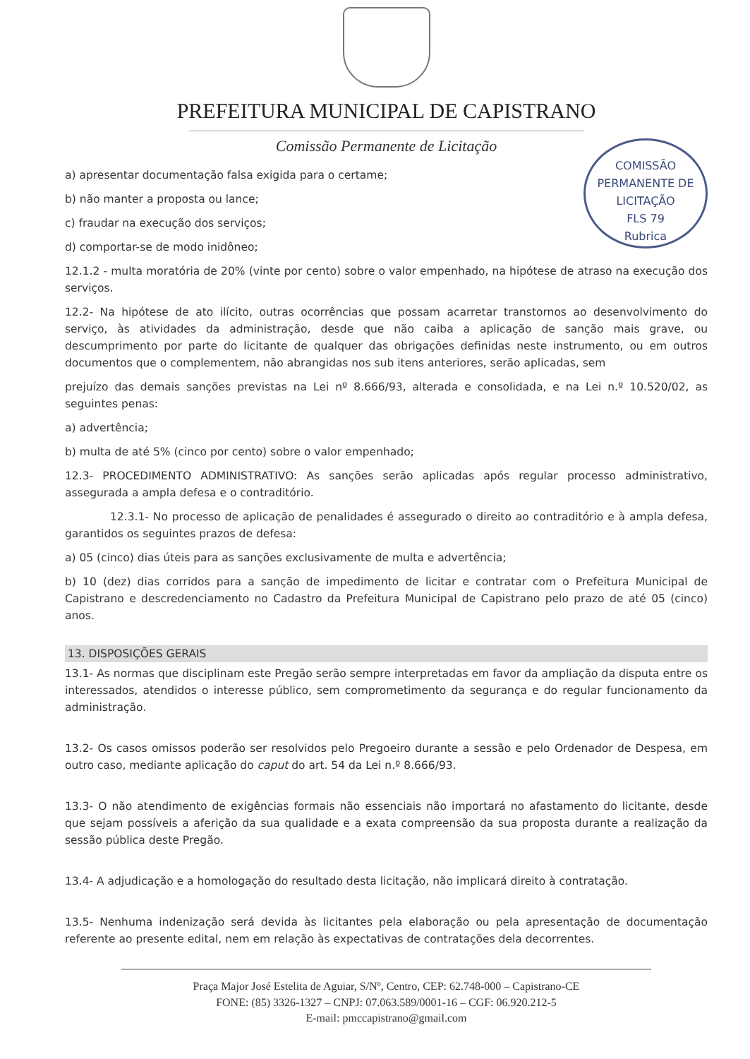PREFEITURA MUNICIPAL DE CAPISTRANO
Comissão Permanente de Licitação
COMISSÃO PERMANENTE DE LICITAÇÃO
FLS 79
Rubrica
a) apresentar documentação falsa exigida para o certame;
b) não manter a proposta ou lance;
c) fraudar na execução dos serviços;
d) comportar-se de modo inidôneo;
12.1.2 - multa moratória de 20% (vinte por cento) sobre o valor empenhado, na hipótese de atraso na execução dos serviços.
12.2- Na hipótese de ato ilícito, outras ocorrências que possam acarretar transtornos ao desenvolvimento do serviço, às atividades da administração, desde que não caiba a aplicação de sanção mais grave, ou descumprimento por parte do licitante de qualquer das obrigações definidas neste instrumento, ou em outros documentos que o complementem, não abrangidas nos sub itens anteriores, serão aplicadas, sem
prejuízo das demais sanções previstas na Lei nº 8.666/93, alterada e consolidada, e na Lei n.º 10.520/02, as seguintes penas:
a) advertência;
b) multa de até 5% (cinco por cento) sobre o valor empenhado;
12.3- PROCEDIMENTO ADMINISTRATIVO: As sanções serão aplicadas após regular processo administrativo, assegurada a ampla defesa e o contraditório.
12.3.1- No processo de aplicação de penalidades é assegurado o direito ao contraditório e à ampla defesa, garantidos os seguintes prazos de defesa:
a) 05 (cinco) dias úteis para as sanções exclusivamente de multa e advertência;
b) 10 (dez) dias corridos para a sanção de impedimento de licitar e contratar com o Prefeitura Municipal de Capistrano e descredenciamento no Cadastro da Prefeitura Municipal de Capistrano pelo prazo de até 05 (cinco) anos.
13. DISPOSIÇÕES GERAIS
13.1- As normas que disciplinam este Pregão serão sempre interpretadas em favor da ampliação da disputa entre os interessados, atendidos o interesse público, sem comprometimento da segurança e do regular funcionamento da administração.
13.2- Os casos omissos poderão ser resolvidos pelo Pregoeiro durante a sessão e pelo Ordenador de Despesa, em outro caso, mediante aplicação do caput do art. 54 da Lei n.º 8.666/93.
13.3- O não atendimento de exigências formais não essenciais não importará no afastamento do licitante, desde que sejam possíveis a aferição da sua qualidade e a exata compreensão da sua proposta durante a realização da sessão pública deste Pregão.
13.4- A adjudicação e a homologação do resultado desta licitação, não implicará direito à contratação.
13.5- Nenhuma indenização será devida às licitantes pela elaboração ou pela apresentação de documentação referente ao presente edital, nem em relação às expectativas de contratações dela decorrentes.
Praça Major José Estelita de Aguiar, S/Nº, Centro, CEP: 62.748-000 – Capistrano-CE
FONE: (85) 3326-1327 – CNPJ: 07.063.589/0001-16 – CGF: 06.920.212-5
E-mail: pmccapistrano@gmail.com